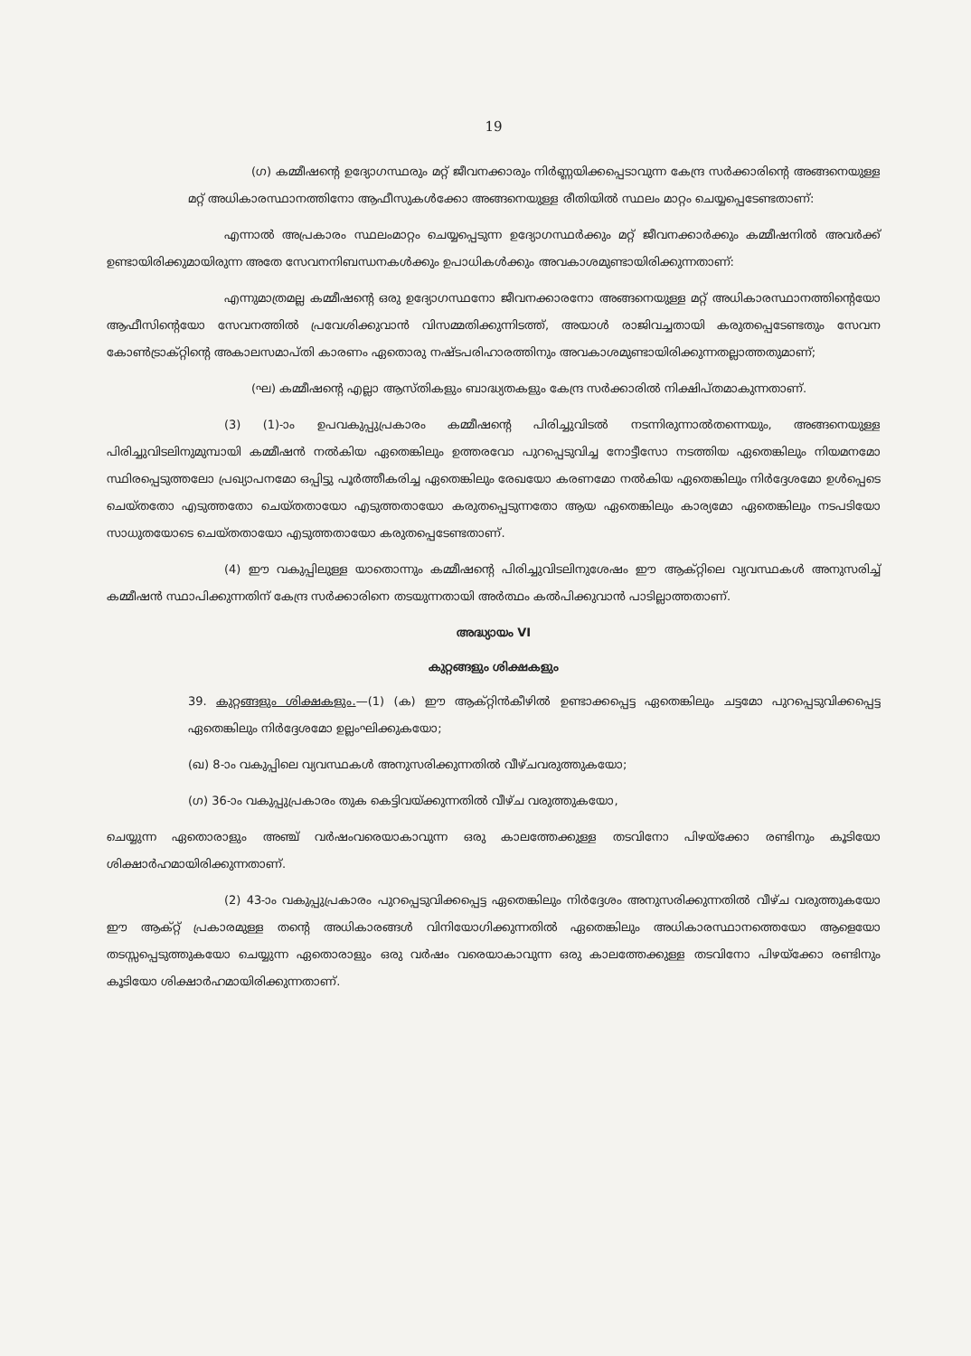19
(ഗ) കമ്മീഷന്റെ ഉദ്യോഗസ്ഥരും മറ്റ് ജീവനക്കാരും നിർണ്ണയിക്കപ്പെടാവുന്ന കേന്ദ്ര സർക്കാരിന്റെ അങ്ങനെയുള്ള മറ്റ് അധികാരസ്ഥാനത്തിനോ ആഫീസുകൾക്കോ അങ്ങനെയുള്ള രീതിയിൽ സ്ഥലം മാറ്റം ചെയ്യപ്പെടേണ്ടതാണ്:
എന്നാൽ അപ്രകാരം സ്ഥലംമാറ്റം ചെയ്യപ്പെടുന്ന ഉദ്യോഗസ്ഥർക്കും മറ്റ് ജീവനക്കാർക്കും കമ്മീഷനിൽ അവർക്ക് ഉണ്ടായിരിക്കുമായിരുന്ന അതേ സേവനനിബന്ധനകൾക്കും ഉപാധികൾക്കും അവകാശമുണ്ടായിരിക്കുന്നതാണ്:
എന്നുമാത്രമല്ല കമ്മീഷന്റെ ഒരു ഉദ്യോഗസ്ഥനോ ജീവനക്കാരനോ അങ്ങനെയുള്ള മറ്റ് അധികാരസ്ഥാനത്തിന്റെയോ ആഫീസിന്റെയോ സേവനത്തിൽ പ്രവേശിക്കുവാൻ വിസമ്മതിക്കുന്നിടത്ത്, അയാൾ രാജിവച്ചതായി കരുതപ്പെടേണ്ടതും സേവന കോൺട്രാക്റ്റിന്റെ അകാലസമാപ്തി കാരണം ഏതൊരു നഷ്ടപരിഹാരത്തിനും അവകാശമുണ്ടായിരിക്കുന്നതല്ലാത്തതുമാണ്;
(ഘ) കമ്മീഷന്റെ എല്ലാ ആസ്തികളും ബാദ്ധ്യതകളും കേന്ദ്ര സർക്കാരിൽ നിക്ഷിപ്തമാകുന്നതാണ്.
(3) (1)-ാം ഉപവകുപ്പുപ്രകാരം കമ്മീഷന്റെ പിരിച്ചുവിടൽ നടന്നിരുന്നാൽതന്നെയും, അങ്ങനെയുള്ള പിരിച്ചുവിടലിനുമുമ്പായി കമ്മീഷൻ നൽകിയ ഏതെങ്കിലും ഉത്തരവോ പുറപ്പെടുവിച്ച നോട്ടീസോ നടത്തിയ ഏതെങ്കിലും നിയമനമോ സ്ഥിരപ്പെടുത്തലോ പ്രഖ്യാപനമോ ഒപ്പിട്ടു പൂർത്തീകരിച്ച ഏതെങ്കിലും രേഖയോ കരണമോ നൽകിയ ഏതെങ്കിലും നിർദ്ദേശമോ ഉൾപ്പെടെ ചെയ്തതോ എടുത്തതോ ചെയ്തതായോ എടുത്തതായോ കരുതപ്പെടുന്നതോ ആയ ഏതെങ്കിലും കാര്യമോ ഏതെങ്കിലും നടപടിയോ സാധുതയോടെ ചെയ്തതായോ എടുത്തതായോ കരുതപ്പെടേണ്ടതാണ്.
(4) ഈ വകുപ്പിലുള്ള യാതൊന്നും കമ്മീഷന്റെ പിരിച്ചുവിടലിനുശേഷം ഈ ആക്റ്റിലെ വ്യവസ്ഥകൾ അനുസരിച്ച് കമ്മീഷൻ സ്ഥാപിക്കുന്നതിന് കേന്ദ്ര സർക്കാരിനെ തടയുന്നതായി അർത്ഥം കൽപിക്കുവാൻ പാടില്ലാത്തതാണ്.
അദ്ധ്യായം VI
കുറ്റങ്ങളും ശിക്ഷകളും
39. കുറ്റങ്ങളും ശിക്ഷകളും.—(1) (ക) ഈ ആക്റ്റിൻകീഴിൽ ഉണ്ടാക്കപ്പെട്ട ഏതെങ്കിലും ചട്ടമോ പുറപ്പെടുവിക്കപ്പെട്ട ഏതെങ്കിലും നിർദ്ദേശമോ ഉല്ലംഘിക്കുകയോ;
(ഖ) 8-ാം വകുപ്പിലെ വ്യവസ്ഥകൾ അനുസരിക്കുന്നതിൽ വീഴ്ചവരുത്തുകയോ;
(ഗ) 36-ാം വകുപ്പുപ്രകാരം തുക കെട്ടിവയ്ക്കുന്നതിൽ വീഴ്ച വരുത്തുകയോ,
ചെയ്യുന്ന ഏതൊരാളും അഞ്ച് വർഷംവരെയാകാവുന്ന ഒരു കാലത്തേക്കുള്ള തടവിനോ പിഴയ്ക്കോ രണ്ടിനും കൂടിയോ ശിക്ഷാർഹമായിരിക്കുന്നതാണ്.
(2) 43-ാം വകുപ്പുപ്രകാരം പുറപ്പെടുവിക്കപ്പെട്ട ഏതെങ്കിലും നിർദ്ദേശം അനുസരിക്കുന്നതിൽ വീഴ്ച വരുത്തുകയോ ഈ ആക്റ്റ് പ്രകാരമുള്ള തന്റെ അധികാരങ്ങൾ വിനിയോഗിക്കുന്നതിൽ ഏതെങ്കിലും അധികാരസ്ഥാനത്തെയോ ആളെയോ തടസ്സപ്പെടുത്തുകയോ ചെയ്യുന്ന ഏതൊരാളും ഒരു വർഷം വരെയാകാവുന്ന ഒരു കാലത്തേക്കുള്ള തടവിനോ പിഴയ്ക്കോ രണ്ടിനും കൂടിയോ ശിക്ഷാർഹമായിരിക്കുന്നതാണ്.